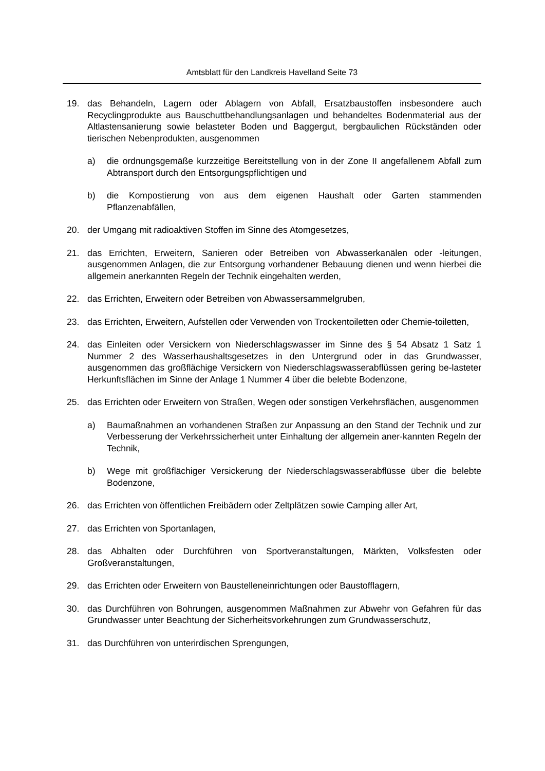Amtsblatt für den Landkreis Havelland Seite 73
19. das Behandeln, Lagern oder Ablagern von Abfall, Ersatzbaustoffen insbesondere auch Recyclingprodukte aus Bauschuttbehandlungsanlagen und behandeltes Bodenmaterial aus der Altlastensanierung sowie belasteter Boden und Baggergut, bergbaulichen Rückständen oder tierischen Nebenprodukten, ausgenommen
a) die ordnungsgemäße kurzzeitige Bereitstellung von in der Zone II angefallenem Abfall zum Abtransport durch den Entsorgungspflichtigen und
b) die Kompostierung von aus dem eigenen Haushalt oder Garten stammenden Pflanzenabfällen,
20. der Umgang mit radioaktiven Stoffen im Sinne des Atomgesetzes,
21. das Errichten, Erweitern, Sanieren oder Betreiben von Abwasserkanälen oder -leitungen, ausgenommen Anlagen, die zur Entsorgung vorhandener Bebauung dienen und wenn hierbei die allgemein anerkannten Regeln der Technik eingehalten werden,
22. das Errichten, Erweitern oder Betreiben von Abwassersammelgruben,
23. das Errichten, Erweitern, Aufstellen oder Verwenden von Trockentoiletten oder Chemie-toiletten,
24. das Einleiten oder Versickern von Niederschlagswasser im Sinne des § 54 Absatz 1 Satz 1 Nummer 2 des Wasserhaushaltsgesetzes in den Untergrund oder in das Grundwasser, ausgenommen das großflächige Versickern von Niederschlagswasserabflüssen gering be-lasteter Herkunftsflächen im Sinne der Anlage 1 Nummer 4 über die belebte Bodenzone,
25. das Errichten oder Erweitern von Straßen, Wegen oder sonstigen Verkehrsflächen, ausgenommen
a) Baumaßnahmen an vorhandenen Straßen zur Anpassung an den Stand der Technik und zur Verbesserung der Verkehrssicherheit unter Einhaltung der allgemein aner-kannten Regeln der Technik,
b) Wege mit großflächiger Versickerung der Niederschlagswasserabflüsse über die belebte Bodenzone,
26. das Errichten von öffentlichen Freibädern oder Zeltplätzen sowie Camping aller Art,
27. das Errichten von Sportanlagen,
28. das Abhalten oder Durchführen von Sportveranstaltungen, Märkten, Volksfesten oder Großveranstaltungen,
29. das Errichten oder Erweitern von Baustelleneinrichtungen oder Baustofflagern,
30. das Durchführen von Bohrungen, ausgenommen Maßnahmen zur Abwehr von Gefahren für das Grundwasser unter Beachtung der Sicherheitsvorkehrungen zum Grundwasserschutz,
31. das Durchführen von unterirdischen Sprengungen,